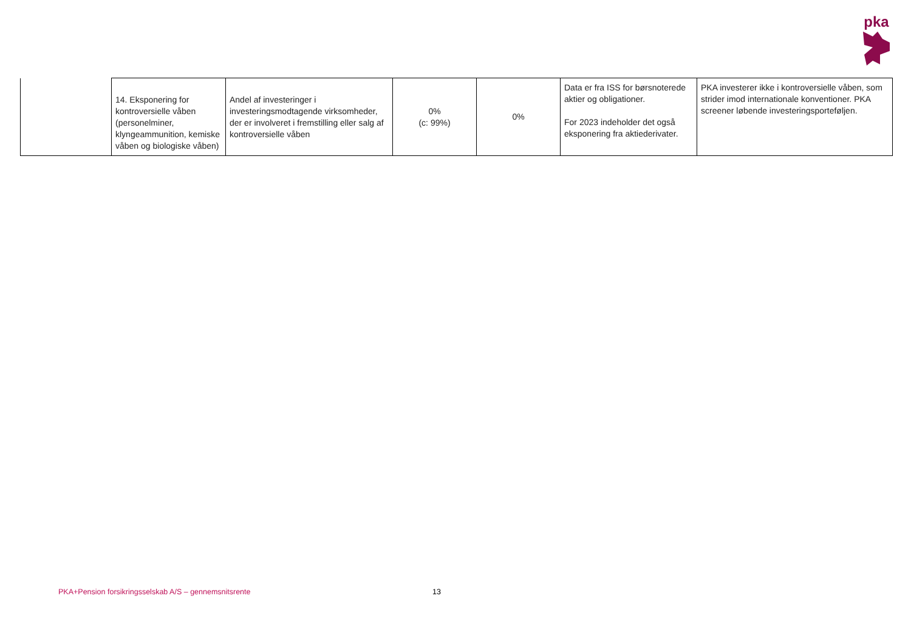pka
| | 14. Eksponering for kontroversielle våben (personelminer, klyngeammunition, kemiske våben og biologiske våben) | Andel af investeringer i investeringsmodtagende virksomheder, der er involveret i fremstilling eller salg af kontroversielle våben | 0% (c: 99%) | 0% | Data er fra ISS for børsnoterede aktier og obligationer. For 2023 indeholder det også eksponering fra aktiederivater. | PKA investerer ikke i kontroversielle våben, som strider imod internationale konventioner. PKA screener løbende investeringsporteføljen. |
PKA+Pension forsikringsselskab A/S – gennemsnitsrente
13